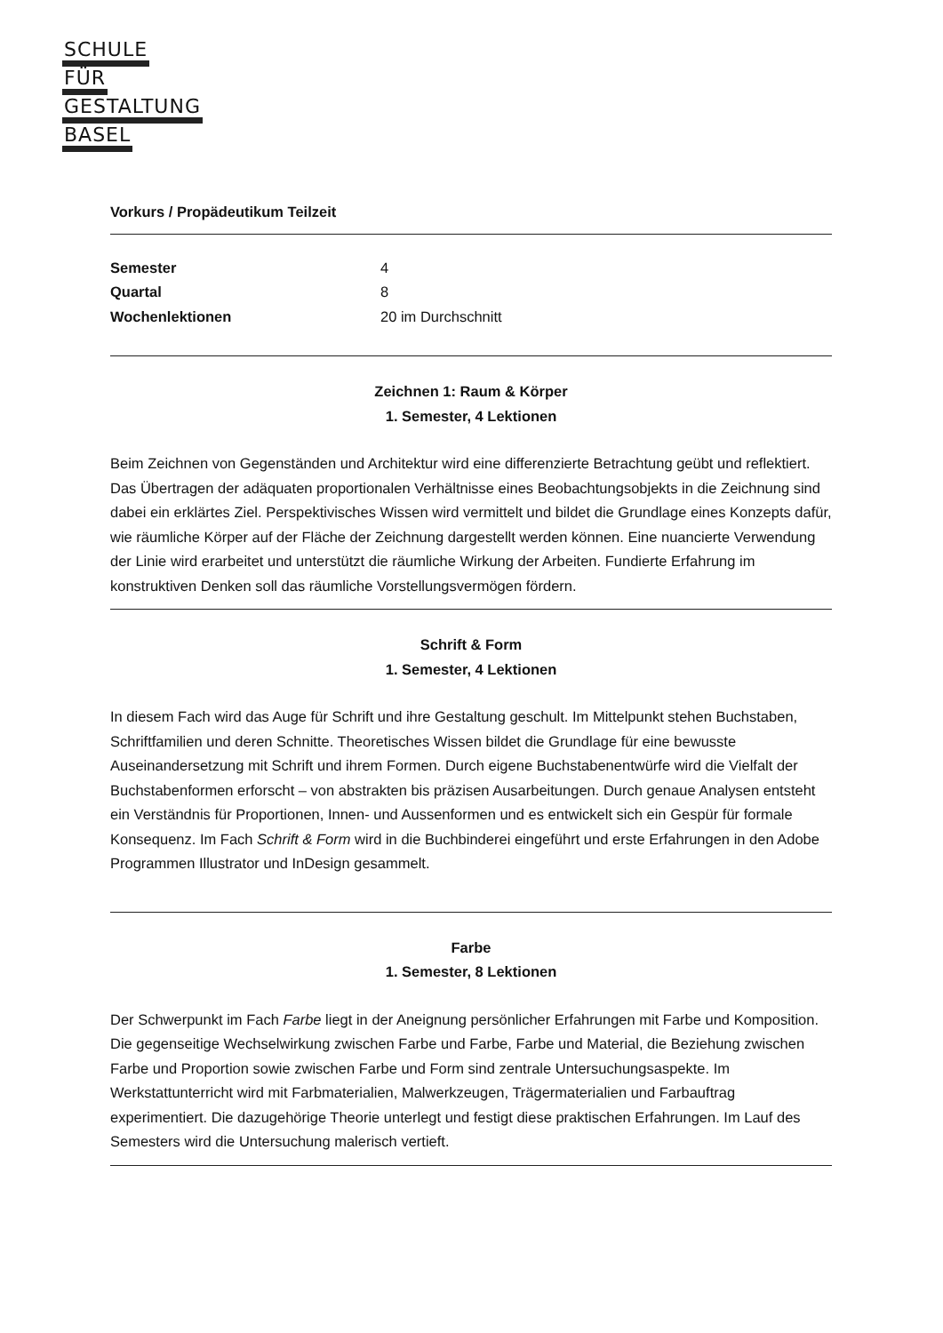SCHULE
FÜR
GESTALTUNG
BASEL
Vorkurs / Propädeutikum Teilzeit
| Semester | 4 |
| Quartal | 8 |
| Wochenlektionen | 20 im Durchschnitt |
Zeichnen 1: Raum & Körper
1. Semester, 4 Lektionen
Beim Zeichnen von Gegenständen und Architektur wird eine differenzierte Betrachtung geübt und reflektiert. Das Übertragen der adäquaten proportionalen Verhältnisse eines Beobachtungsobjekts in die Zeichnung sind dabei ein erklärtes Ziel. Perspektivisches Wissen wird vermittelt und bildet die Grundlage eines Konzepts dafür, wie räumliche Körper auf der Fläche der Zeichnung dargestellt werden können. Eine nuancierte Verwendung der Linie wird erarbeitet und unterstützt die räumliche Wirkung der Arbeiten. Fundierte Erfahrung im konstruktiven Denken soll das räumliche Vorstellungsvermögen fördern.
Schrift & Form
1. Semester, 4 Lektionen
In diesem Fach wird das Auge für Schrift und ihre Gestaltung geschult. Im Mittelpunkt stehen Buchstaben, Schriftfamilien und deren Schnitte. Theoretisches Wissen bildet die Grundlage für eine bewusste Auseinandersetzung mit Schrift und ihrem Formen. Durch eigene Buchstabenentwürfe wird die Vielfalt der Buchstabenformen erforscht – von abstrakten bis präzisen Ausarbeitungen. Durch genaue Analysen entsteht ein Verständnis für Proportionen, Innen- und Aussenformen und es entwickelt sich ein Gespür für formale Konsequenz. Im Fach Schrift & Form wird in die Buchbinderei eingeführt und erste Erfahrungen in den Adobe Programmen Illustrator und InDesign gesammelt.
Farbe
1. Semester, 8 Lektionen
Der Schwerpunkt im Fach Farbe liegt in der Aneignung persönlicher Erfahrungen mit Farbe und Komposition. Die gegenseitige Wechselwirkung zwischen Farbe und Farbe, Farbe und Material, die Beziehung zwischen Farbe und Proportion sowie zwischen Farbe und Form sind zentrale Untersuchungsaspekte. Im Werkstattunterricht wird mit Farbmaterialien, Malwerkzeugen, Trägermaterialien und Farbauftrag experimentiert. Die dazugehörige Theorie unterlegt und festigt diese praktischen Erfahrungen. Im Lauf des Semesters wird die Untersuchung malerisch vertieft.